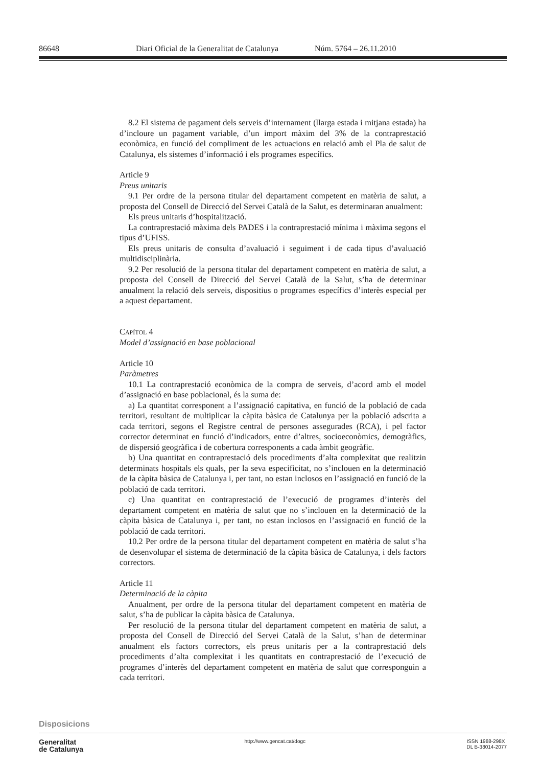86648 Diari Oficial de la Generalitat de Catalunya Núm. 5764 – 26.11.2010
8.2 El sistema de pagament dels serveis d’internament (llarga estada i mitjana estada) ha d’incloure un pagament variable, d’un import màxim del 3% de la contraprestació econòmica, en funció del compliment de les actuacions en relació amb el Pla de salut de Catalunya, els sistemes d’informació i els programes específics.
Article 9
Preus unitaris
9.1 Per ordre de la persona titular del departament competent en matèria de salut, a proposta del Consell de Direcció del Servei Català de la Salut, es determinaran anualment:
Els preus unitaris d’hospitalització.
La contraprestació màxima dels PADES i la contraprestació mínima i màxima segons el tipus d’UFISS.
Els preus unitaris de consulta d’avaluació i seguiment i de cada tipus d’avaluació multidisciplinària.
9.2 Per resolució de la persona titular del departament competent en matèria de salut, a proposta del Consell de Direcció del Servei Català de la Salut, s’ha de determinar anualment la relació dels serveis, dispositius o programes específics d’interès especial per a aquest departament.
CAPÍTOL 4
Model d’assignació en base poblacional
Article 10
Paràmetres
10.1 La contraprestació econòmica de la compra de serveis, d’acord amb el model d’assignació en base poblacional, és la suma de:
a) La quantitat corresponent a l’assignació capitativa, en funció de la població de cada territori, resultant de multiplicar la càpita bàsica de Catalunya per la població adscrita a cada territori, segons el Registre central de persones assegurades (RCA), i pel factor corrector determinat en funció d’indicadors, entre d’altres, socioeconòmics, demogràfics, de dispersió geogràfica i de cobertura corresponents a cada àmbit geogràfic.
b) Una quantitat en contraprestació dels procediments d’alta complexitat que realitzin determinats hospitals els quals, per la seva especificitat, no s’inclouen en la determinació de la càpita bàsica de Catalunya i, per tant, no estan inclosos en l’assignació en funció de la població de cada territori.
c) Una quantitat en contraprestació de l’execució de programes d’interès del departament competent en matèria de salut que no s’inclouen en la determinació de la càpita bàsica de Catalunya i, per tant, no estan inclosos en l’assignació en funció de la població de cada territori.
10.2 Per ordre de la persona titular del departament competent en matèria de salut s’ha de desenvolupar el sistema de determinació de la càpita bàsica de Catalunya, i dels factors correctors.
Article 11
Determinació de la càpita
Anualment, per ordre de la persona titular del departament competent en matèria de salut, s’ha de publicar la càpita bàsica de Catalunya.
Per resolució de la persona titular del departament competent en matèria de salut, a proposta del Consell de Direcció del Servei Català de la Salut, s’han de determinar anualment els factors correctors, els preus unitaris per a la contraprestació dels procediments d’alta complexitat i les quantitats en contraprestació de l’execució de programes d’interès del departament competent en matèria de salut que corresponguin a cada territori.
Disposicions
Generalitat
de Catalunya
http://www.gencat.cat/dogc ISSN 1988-298X
DL B-38014-2077